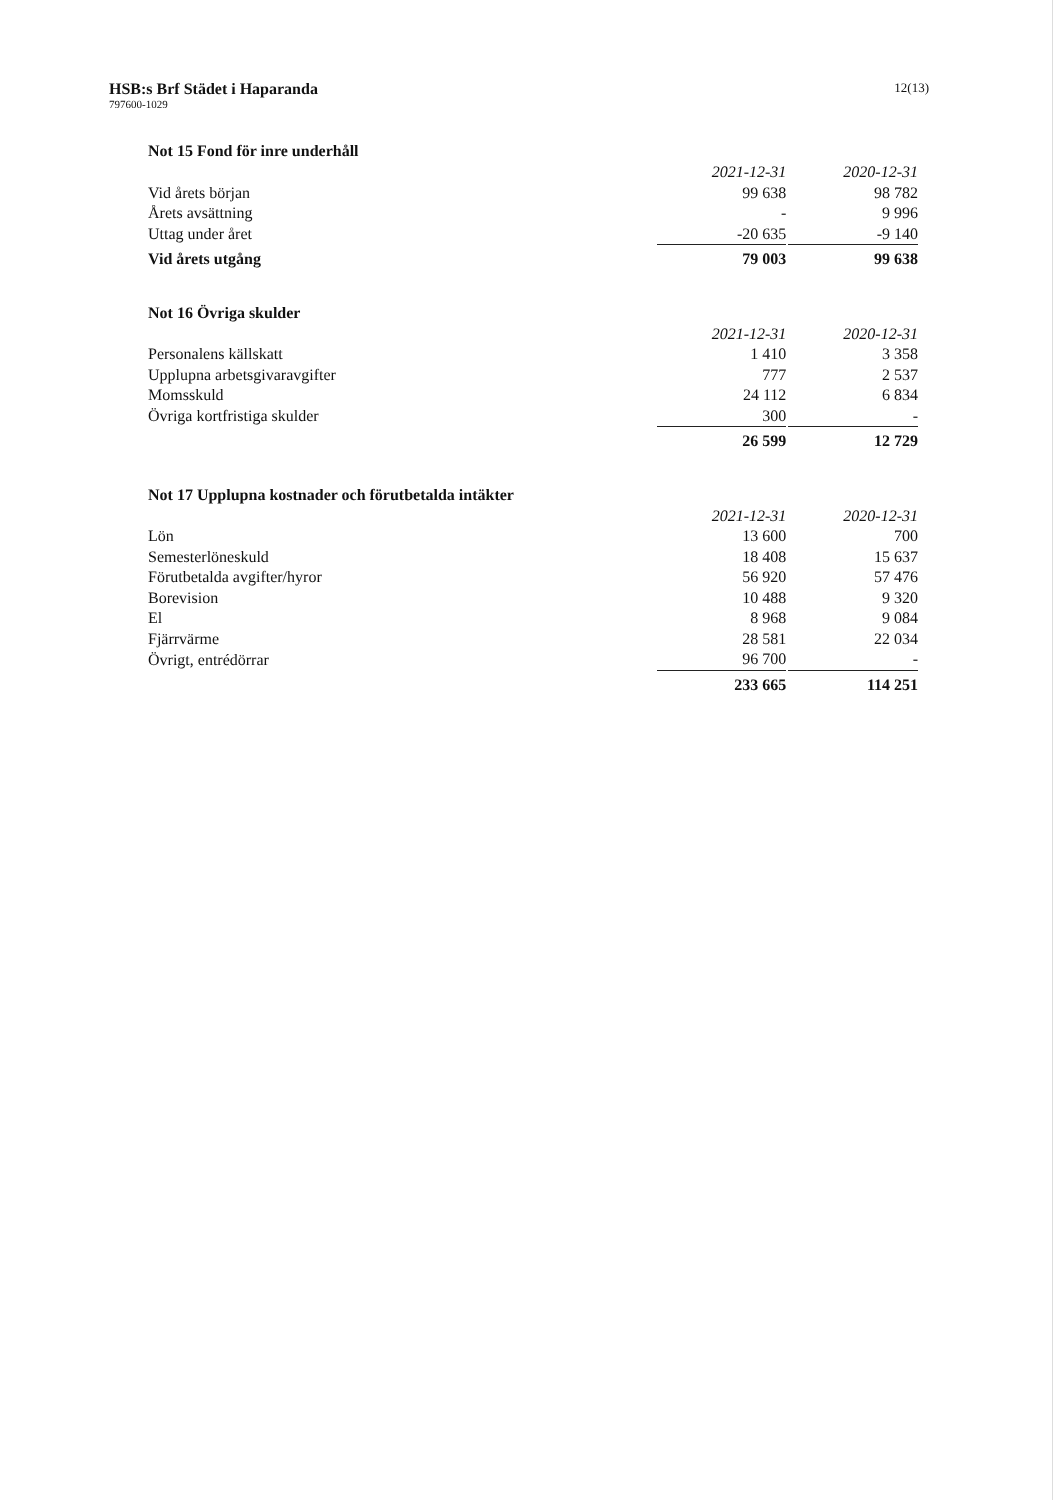HSB:s Brf Städet i Haparanda
797600-1029
12(13)
Not 15 Fond för inre underhåll
| | 2021-12-31 | | 2020-12-31 |
| Vid årets början | 99 638 | | 98 782 |
| Årets avsättning | - | | 9 996 |
| Uttag under året | -20 635 | | -9 140 |
| Vid årets utgång | 79 003 | | 99 638 |
Not 16 Övriga skulder
| | 2021-12-31 | | 2020-12-31 |
| Personalens källskatt | 1 410 | | 3 358 |
| Upplupna arbetsgivaravgifter | 777 | | 2 537 |
| Momsskuld | 24 112 | | 6 834 |
| Övriga kortfristiga skulder | 300 | | - |
| | 26 599 | | 12 729 |
Not 17 Upplupna kostnader och förutbetalda intäkter
| | 2021-12-31 | | 2020-12-31 |
| Lön | 13 600 | | 700 |
| Semesterlöneskuld | 18 408 | | 15 637 |
| Förutbetalda avgifter/hyror | 56 920 | | 57 476 |
| Borevision | 10 488 | | 9 320 |
| El | 8 968 | | 9 084 |
| Fjärrvärme | 28 581 | | 22 034 |
| Övrigt, entrédörrar | 96 700 | | - |
| | 233 665 | | 114 251 |